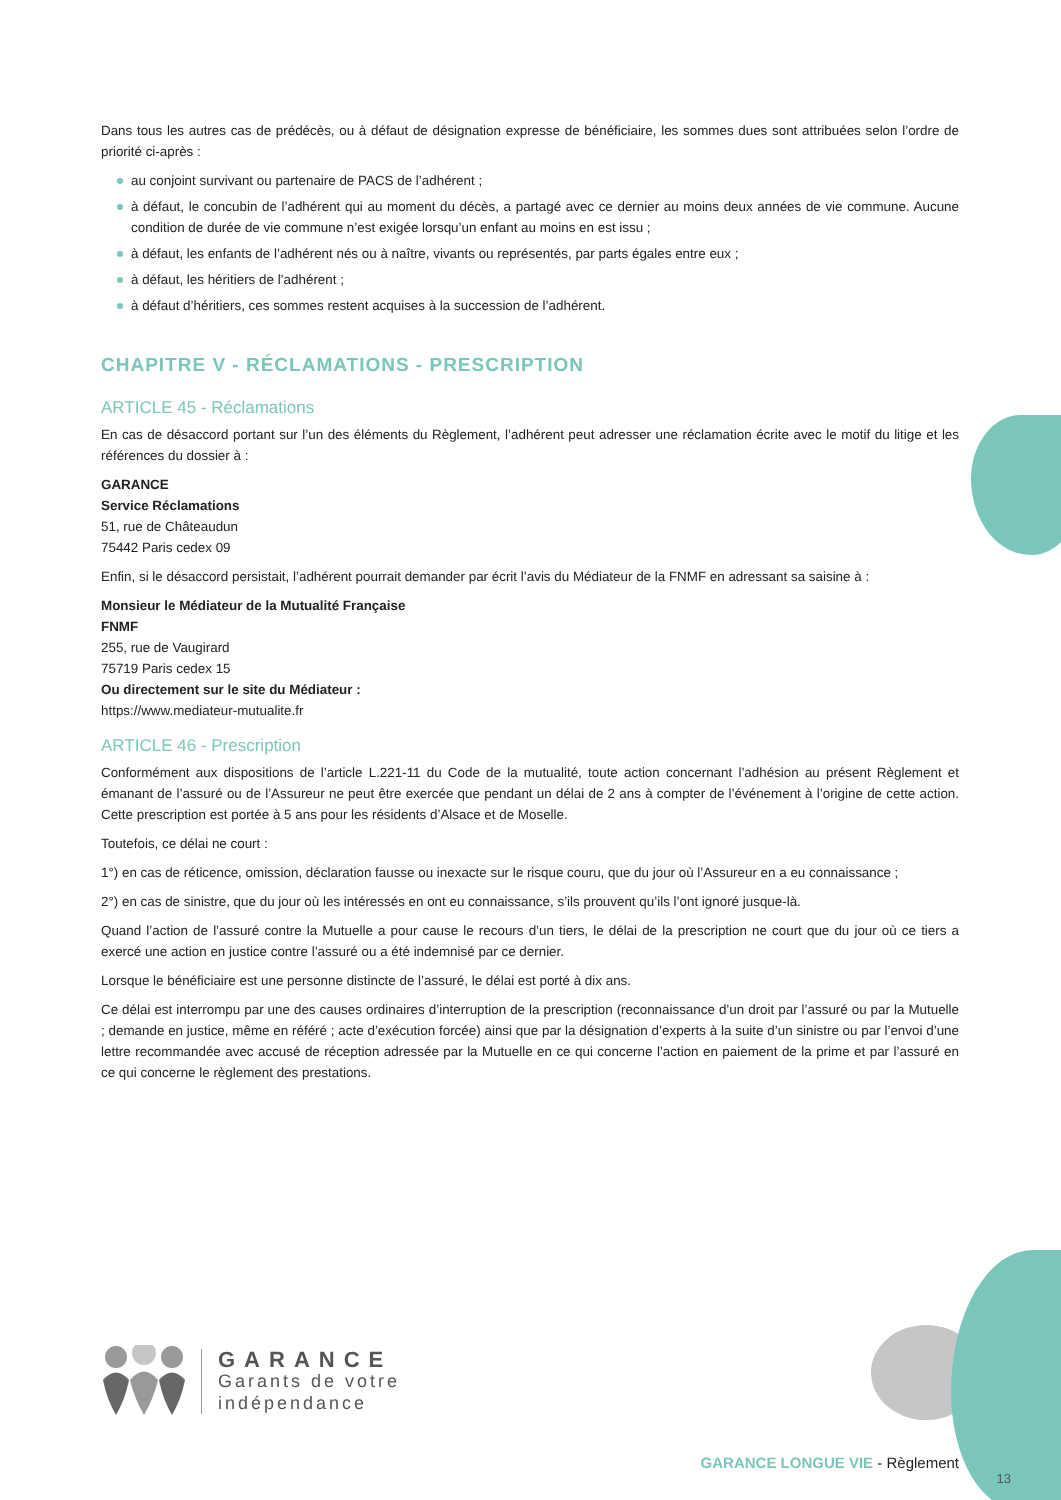Dans tous les autres cas de prédécès, ou à défaut de désignation expresse de bénéficiaire, les sommes dues sont attribuées selon l’ordre de priorité ci-après :
au conjoint survivant ou partenaire de PACS de l’adhérent ;
à défaut, le concubin de l’adhérent qui au moment du décès, a partagé avec ce dernier au moins deux années de vie commune. Aucune condition de durée de vie commune n’est exigée lorsqu’un enfant au moins en est issu ;
à défaut, les enfants de l’adhérent nés ou à naître, vivants ou représentés, par parts égales entre eux ;
à défaut, les héritiers de l’adhérent ;
à défaut d’héritiers, ces sommes restent acquises à la succession de l’adhérent.
CHAPITRE V - RÉCLAMATIONS - PRESCRIPTION
ARTICLE 45 - Réclamations
En cas de désaccord portant sur l’un des éléments du Règlement, l’adhérent peut adresser une réclamation écrite avec le motif du litige et les références du dossier à :
GARANCE
Service Réclamations
51, rue de Châteaudun
75442 Paris cedex 09
Enfin, si le désaccord persistait, l’adhérent pourrait demander par écrit l’avis du Médiateur de la FNMF en adressant sa saisine à :
Monsieur le Médiateur de la Mutualité Française
FNMF
255, rue de Vaugirard
75719 Paris cedex 15
Ou directement sur le site du Médiateur :
https://www.mediateur-mutualite.fr
ARTICLE 46 - Prescription
Conformément aux dispositions de l’article L.221-11 du Code de la mutualité, toute action concernant l’adhésion au présent Règlement et émanant de l’assuré ou de l’Assureur ne peut être exercée que pendant un délai de 2 ans à compter de l’événement à l’origine de cette action. Cette prescription est portée à 5 ans pour les résidents d’Alsace et de Moselle.
Toutefois, ce délai ne court :
1°) en cas de réticence, omission, déclaration fausse ou inexacte sur le risque couru, que du jour où l’Assureur en a eu connaissance ;
2°) en cas de sinistre, que du jour où les intéressés en ont eu connaissance, s’ils prouvent qu’ils l’ont ignoré jusque-là.
Quand l’action de l’assuré contre la Mutuelle a pour cause le recours d’un tiers, le délai de la prescription ne court que du jour où ce tiers a exercé une action en justice contre l’assuré ou a été indemnisé par ce dernier.
Lorsque le bénéficiaire est une personne distincte de l’assuré, le délai est porté à dix ans.
Ce délai est interrompu par une des causes ordinaires d’interruption de la prescription (reconnaissance d’un droit par l’assuré ou par la Mutuelle ; demande en justice, même en référé ; acte d’exécution forcée) ainsi que par la désignation d’experts à la suite d’un sinistre ou par l’envoi d’une lettre recommandée avec accusé de réception adressée par la Mutuelle en ce qui concerne l’action en paiement de la prime et par l’assuré en ce qui concerne le règlement des prestations.
GARANCE
Garants de votre
indépendance
GARANCE LONGUE VIE - Règlement
13